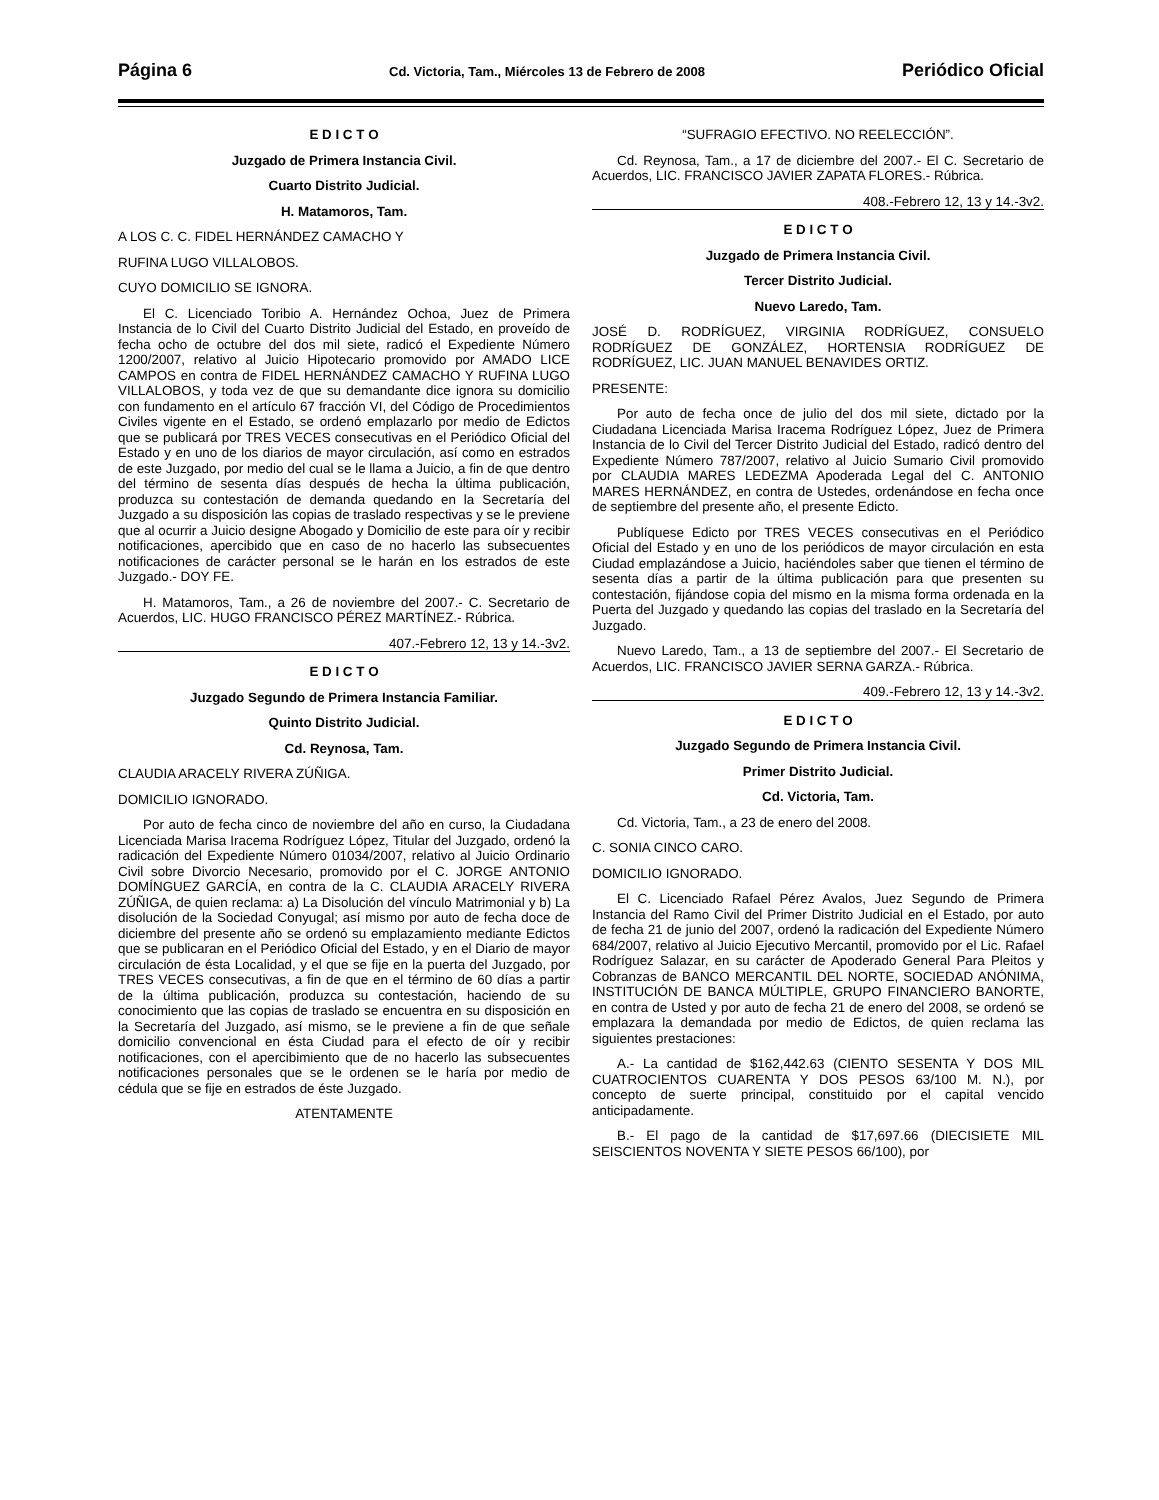Página 6 Cd. Victoria, Tam., Miércoles 13 de Febrero de 2008 Periódico Oficial
E D I C T O
Juzgado de Primera Instancia Civil.
Cuarto Distrito Judicial.
H. Matamoros, Tam.
A LOS C. C. FIDEL HERNÁNDEZ CAMACHO Y
RUFINA LUGO VILLALOBOS.
CUYO DOMICILIO SE IGNORA.
El C. Licenciado Toribio A. Hernández Ochoa, Juez de Primera Instancia de lo Civil del Cuarto Distrito Judicial del Estado, en proveído de fecha ocho de octubre del dos mil siete, radicó el Expediente Número 1200/2007, relativo al Juicio Hipotecario promovido por AMADO LICE CAMPOS en contra de FIDEL HERNÁNDEZ CAMACHO Y RUFINA LUGO VILLALOBOS, y toda vez de que su demandante dice ignora su domicilio con fundamento en el artículo 67 fracción VI, del Código de Procedimientos Civiles vigente en el Estado, se ordenó emplazarlo por medio de Edictos que se publicará por TRES VECES consecutivas en el Periódico Oficial del Estado y en uno de los diarios de mayor circulación, así como en estrados de este Juzgado, por medio del cual se le llama a Juicio, a fin de que dentro del término de sesenta días después de hecha la última publicación, produzca su contestación de demanda quedando en la Secretaría del Juzgado a su disposición las copias de traslado respectivas y se le previene que al ocurrir a Juicio designe Abogado y Domicilio de este para oír y recibir notificaciones, apercibido que en caso de no hacerlo las subsecuentes notificaciones de carácter personal se le harán en los estrados de este Juzgado.- DOY FE.
H. Matamoros, Tam., a 26 de noviembre del 2007.- C. Secretario de Acuerdos, LIC. HUGO FRANCISCO PÉREZ MARTÍNEZ.- Rúbrica.
407.-Febrero 12, 13 y 14.-3v2.
E D I C T O
Juzgado Segundo de Primera Instancia Familiar.
Quinto Distrito Judicial.
Cd. Reynosa, Tam.
CLAUDIA ARACELY RIVERA ZÚÑIGA.
DOMICILIO IGNORADO.
Por auto de fecha cinco de noviembre del año en curso, la Ciudadana Licenciada Marisa Iracema Rodríguez López, Titular del Juzgado, ordenó la radicación del Expediente Número 01034/2007, relativo al Juicio Ordinario Civil sobre Divorcio Necesario, promovido por el C. JORGE ANTONIO DOMÍNGUEZ GARCÍA, en contra de la C. CLAUDIA ARACELY RIVERA ZÚÑIGA, de quien reclama: a) La Disolución del vínculo Matrimonial y b) La disolución de la Sociedad Conyugal; así mismo por auto de fecha doce de diciembre del presente año se ordenó su emplazamiento mediante Edictos que se publicaran en el Periódico Oficial del Estado, y en el Diario de mayor circulación de ésta Localidad, y el que se fije en la puerta del Juzgado, por TRES VECES consecutivas, a fin de que en el término de 60 días a partir de la última publicación, produzca su contestación, haciendo de su conocimiento que las copias de traslado se encuentra en su disposición en la Secretaría del Juzgado, así mismo, se le previene a fin de que señale domicilio convencional en ésta Ciudad para el efecto de oír y recibir notificaciones, con el apercibimiento que de no hacerlo las subsecuentes notificaciones personales que se le ordenen se le haría por medio de cédula que se fije en estrados de éste Juzgado.
ATENTAMENTE
“SUFRAGIO EFECTIVO. NO REELECCIÓN”.
Cd. Reynosa, Tam., a 17 de diciembre del 2007.- El C. Secretario de Acuerdos, LIC. FRANCISCO JAVIER ZAPATA FLORES.- Rúbrica.
408.-Febrero 12, 13 y 14.-3v2.
E D I C T O
Juzgado de Primera Instancia Civil.
Tercer Distrito Judicial.
Nuevo Laredo, Tam.
JOSÉ D. RODRÍGUEZ, VIRGINIA RODRÍGUEZ, CONSUELO RODRÍGUEZ DE GONZÁLEZ, HORTENSIA RODRÍGUEZ DE RODRÍGUEZ, LIC. JUAN MANUEL BENAVIDES ORTIZ.
PRESENTE:
Por auto de fecha once de julio del dos mil siete, dictado por la Ciudadana Licenciada Marisa Iracema Rodríguez López, Juez de Primera Instancia de lo Civil del Tercer Distrito Judicial del Estado, radicó dentro del Expediente Número 787/2007, relativo al Juicio Sumario Civil promovido por CLAUDIA MARES LEDEZMA Apoderada Legal del C. ANTONIO MARES HERNÁNDEZ, en contra de Ustedes, ordenándose en fecha once de septiembre del presente año, el presente Edicto.
Publíquese Edicto por TRES VECES consecutivas en el Periódico Oficial del Estado y en uno de los periódicos de mayor circulación en esta Ciudad emplazándose a Juicio, haciéndoles saber que tienen el término de sesenta días a partir de la última publicación para que presenten su contestación, fijándose copia del mismo en la misma forma ordenada en la Puerta del Juzgado y quedando las copias del traslado en la Secretaría del Juzgado.
Nuevo Laredo, Tam., a 13 de septiembre del 2007.- El Secretario de Acuerdos, LIC. FRANCISCO JAVIER SERNA GARZA.- Rúbrica.
409.-Febrero 12, 13 y 14.-3v2.
E D I C T O
Juzgado Segundo de Primera Instancia Civil.
Primer Distrito Judicial.
Cd. Victoria, Tam.
Cd. Victoria, Tam., a 23 de enero del 2008.
C. SONIA CINCO CARO.
DOMICILIO IGNORADO.
El C. Licenciado Rafael Pérez Avalos, Juez Segundo de Primera Instancia del Ramo Civil del Primer Distrito Judicial en el Estado, por auto de fecha 21 de junio del 2007, ordenó la radicación del Expediente Número 684/2007, relativo al Juicio Ejecutivo Mercantil, promovido por el Lic. Rafael Rodríguez Salazar, en su carácter de Apoderado General Para Pleitos y Cobranzas de BANCO MERCANTIL DEL NORTE, SOCIEDAD ANÓNIMA, INSTITUCIÓN DE BANCA MÚLTIPLE, GRUPO FINANCIERO BANORTE, en contra de Usted y por auto de fecha 21 de enero del 2008, se ordenó se emplazara la demandada por medio de Edictos, de quien reclama las siguientes prestaciones:
A.- La cantidad de $162,442.63 (CIENTO SESENTA Y DOS MIL CUATROCIENTOS CUARENTA Y DOS PESOS 63/100 M. N.), por concepto de suerte principal, constituido por el capital vencido anticipadamente.
B.- El pago de la cantidad de $17,697.66 (DIECISIETE MIL SEISCIENTOS NOVENTA Y SIETE PESOS 66/100), por